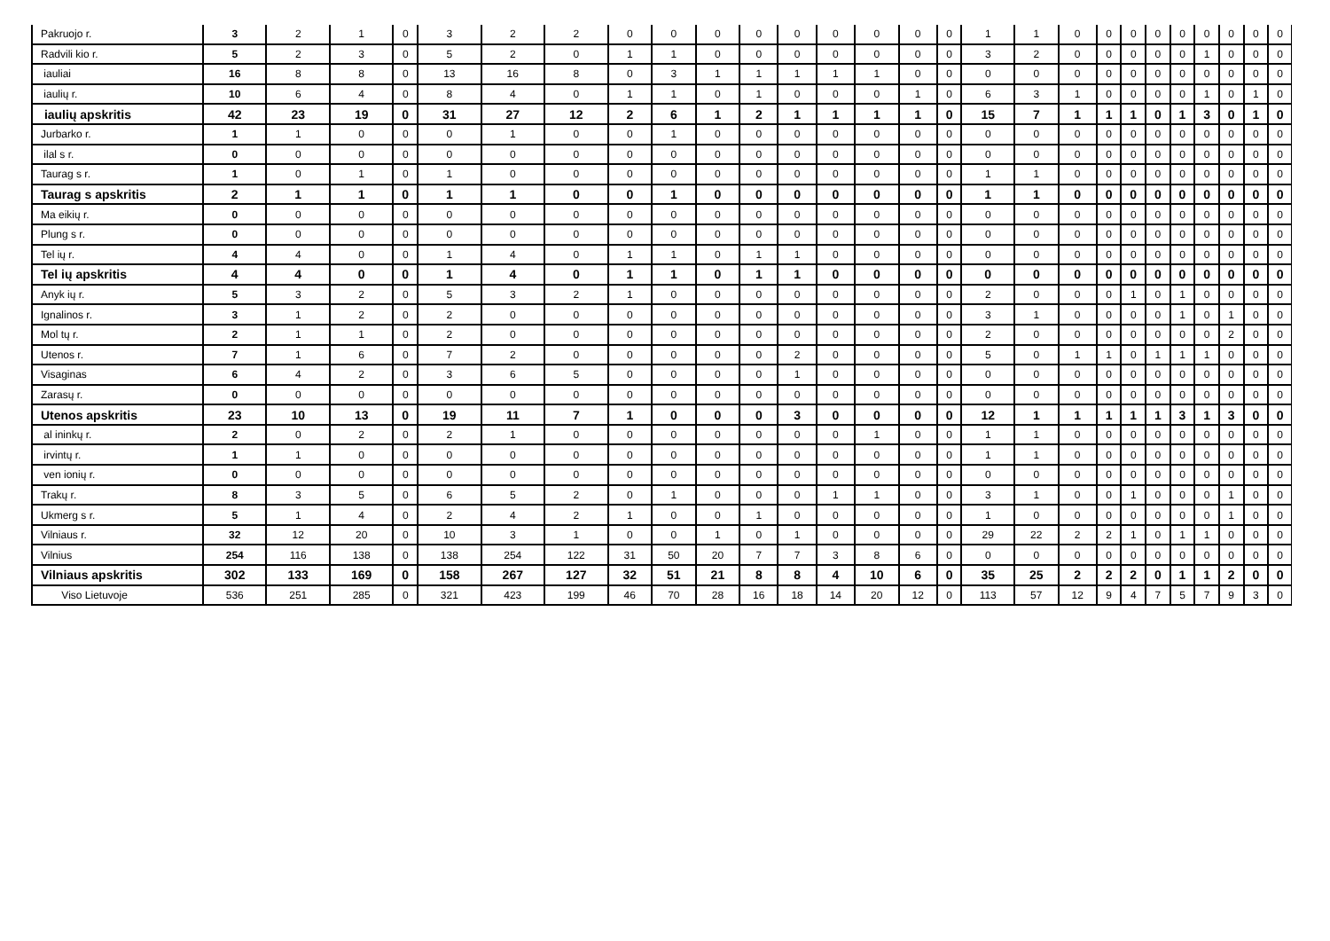| Pakruojo r. | 3 | 2 | 1 | 0 | 3 | 2 | 2 | 0 | 0 | 0 | 0 | 0 | 0 | 0 | 0 | 0 | 1 | 1 | 0 | 0 | 0 | 0 | 0 | 0 | 0 | 0 | 0 |
| Radvili kio r. | 5 | 2 | 3 | 0 | 5 | 2 | 0 | 1 | 1 | 0 | 0 | 0 | 0 | 0 | 0 | 0 | 3 | 2 | 0 | 0 | 0 | 0 | 0 | 1 | 0 | 0 | 0 |
| iauliai | 16 | 8 | 8 | 0 | 13 | 16 | 8 | 0 | 3 | 1 | 1 | 1 | 1 | 1 | 0 | 0 | 0 | 0 | 0 | 0 | 0 | 0 | 0 | 0 | 0 | 0 | 0 |
| iaulių r. | 10 | 6 | 4 | 0 | 8 | 4 | 0 | 1 | 1 | 0 | 1 | 0 | 0 | 0 | 1 | 0 | 6 | 3 | 1 | 0 | 0 | 0 | 0 | 1 | 0 | 1 | 0 |
| iaulių apskritis | 42 | 23 | 19 | 0 | 31 | 27 | 12 | 2 | 6 | 1 | 2 | 1 | 1 | 1 | 1 | 0 | 15 | 7 | 1 | 1 | 1 | 0 | 1 | 3 | 0 | 1 | 0 |
| Jurbarko r. | 1 | 1 | 0 | 0 | 0 | 1 | 0 | 0 | 1 | 0 | 0 | 0 | 0 | 0 | 0 | 0 | 0 | 0 | 0 | 0 | 0 | 0 | 0 | 0 | 0 | 0 | 0 |
| ilal s r. | 0 | 0 | 0 | 0 | 0 | 0 | 0 | 0 | 0 | 0 | 0 | 0 | 0 | 0 | 0 | 0 | 0 | 0 | 0 | 0 | 0 | 0 | 0 | 0 | 0 | 0 | 0 |
| Taurag s r. | 1 | 0 | 1 | 0 | 1 | 0 | 0 | 0 | 0 | 0 | 0 | 0 | 0 | 0 | 0 | 0 | 1 | 1 | 0 | 0 | 0 | 0 | 0 | 0 | 0 | 0 | 0 |
| Taurag s apskritis | 2 | 1 | 1 | 0 | 1 | 1 | 0 | 0 | 1 | 0 | 0 | 0 | 0 | 0 | 0 | 0 | 1 | 1 | 0 | 0 | 0 | 0 | 0 | 0 | 0 | 0 | 0 |
| Ma eikių r. | 0 | 0 | 0 | 0 | 0 | 0 | 0 | 0 | 0 | 0 | 0 | 0 | 0 | 0 | 0 | 0 | 0 | 0 | 0 | 0 | 0 | 0 | 0 | 0 | 0 | 0 | 0 |
| Plung s r. | 0 | 0 | 0 | 0 | 0 | 0 | 0 | 0 | 0 | 0 | 0 | 0 | 0 | 0 | 0 | 0 | 0 | 0 | 0 | 0 | 0 | 0 | 0 | 0 | 0 | 0 | 0 |
| Tel ių r. | 4 | 4 | 0 | 0 | 1 | 4 | 0 | 1 | 1 | 0 | 1 | 1 | 0 | 0 | 0 | 0 | 0 | 0 | 0 | 0 | 0 | 0 | 0 | 0 | 0 | 0 | 0 |
| Tel ių apskritis | 4 | 4 | 0 | 0 | 1 | 4 | 0 | 1 | 1 | 0 | 1 | 1 | 0 | 0 | 0 | 0 | 0 | 0 | 0 | 0 | 0 | 0 | 0 | 0 | 0 | 0 | 0 |
| Anyk ių r. | 5 | 3 | 2 | 0 | 5 | 3 | 2 | 1 | 0 | 0 | 0 | 0 | 0 | 0 | 0 | 0 | 2 | 0 | 0 | 0 | 1 | 0 | 1 | 0 | 0 | 0 | 0 |
| Ignalinos r. | 3 | 1 | 2 | 0 | 2 | 0 | 0 | 0 | 0 | 0 | 0 | 0 | 0 | 0 | 0 | 0 | 3 | 1 | 0 | 0 | 0 | 0 | 1 | 0 | 1 | 0 | 0 |
| Mol tų r. | 2 | 1 | 1 | 0 | 2 | 0 | 0 | 0 | 0 | 0 | 0 | 0 | 0 | 0 | 0 | 0 | 2 | 0 | 0 | 0 | 0 | 0 | 0 | 0 | 2 | 0 | 0 |
| Utenos r. | 7 | 1 | 6 | 0 | 7 | 2 | 0 | 0 | 0 | 0 | 0 | 2 | 0 | 0 | 0 | 0 | 5 | 0 | 1 | 1 | 0 | 1 | 1 | 1 | 0 | 0 | 0 |
| Visaginas | 6 | 4 | 2 | 0 | 3 | 6 | 5 | 0 | 0 | 0 | 0 | 1 | 0 | 0 | 0 | 0 | 0 | 0 | 0 | 0 | 0 | 0 | 0 | 0 | 0 | 0 | 0 |
| Zarasų r. | 0 | 0 | 0 | 0 | 0 | 0 | 0 | 0 | 0 | 0 | 0 | 0 | 0 | 0 | 0 | 0 | 0 | 0 | 0 | 0 | 0 | 0 | 0 | 0 | 0 | 0 | 0 |
| Utenos apskritis | 23 | 10 | 13 | 0 | 19 | 11 | 7 | 1 | 0 | 0 | 0 | 3 | 0 | 0 | 0 | 0 | 12 | 1 | 1 | 1 | 1 | 1 | 3 | 1 | 3 | 0 | 0 |
| al ininkų r. | 2 | 0 | 2 | 0 | 2 | 1 | 0 | 0 | 0 | 0 | 0 | 0 | 0 | 1 | 0 | 0 | 1 | 1 | 0 | 0 | 0 | 0 | 0 | 0 | 0 | 0 | 0 |
| irvintų r. | 1 | 1 | 0 | 0 | 0 | 0 | 0 | 0 | 0 | 0 | 0 | 0 | 0 | 0 | 0 | 0 | 1 | 1 | 0 | 0 | 0 | 0 | 0 | 0 | 0 | 0 | 0 |
| ven ionių r. | 0 | 0 | 0 | 0 | 0 | 0 | 0 | 0 | 0 | 0 | 0 | 0 | 0 | 0 | 0 | 0 | 0 | 0 | 0 | 0 | 0 | 0 | 0 | 0 | 0 | 0 | 0 |
| Trakų r. | 8 | 3 | 5 | 0 | 6 | 5 | 2 | 0 | 1 | 0 | 0 | 0 | 1 | 1 | 0 | 0 | 3 | 1 | 0 | 0 | 1 | 0 | 0 | 0 | 1 | 0 | 0 |
| Ukmerg s r. | 5 | 1 | 4 | 0 | 2 | 4 | 2 | 1 | 0 | 0 | 1 | 0 | 0 | 0 | 0 | 0 | 1 | 0 | 0 | 0 | 0 | 0 | 0 | 0 | 1 | 0 | 0 |
| Vilniaus r. | 32 | 12 | 20 | 0 | 10 | 3 | 1 | 0 | 0 | 1 | 0 | 1 | 0 | 0 | 0 | 0 | 29 | 22 | 2 | 2 | 1 | 0 | 1 | 1 | 0 | 0 | 0 |
| Vilnius | 254 | 116 | 138 | 0 | 138 | 254 | 122 | 31 | 50 | 20 | 7 | 7 | 3 | 8 | 6 | 0 | 0 | 0 | 0 | 0 | 0 | 0 | 0 | 0 | 0 | 0 | 0 |
| Vilniaus apskritis | 302 | 133 | 169 | 0 | 158 | 267 | 127 | 32 | 51 | 21 | 8 | 8 | 4 | 10 | 6 | 0 | 35 | 25 | 2 | 2 | 2 | 0 | 1 | 1 | 2 | 0 | 0 |
| Viso Lietuvoje | 536 | 251 | 285 | 0 | 321 | 423 | 199 | 46 | 70 | 28 | 16 | 18 | 14 | 20 | 12 | 0 | 113 | 57 | 12 | 9 | 4 | 7 | 5 | 7 | 9 | 3 | 0 |